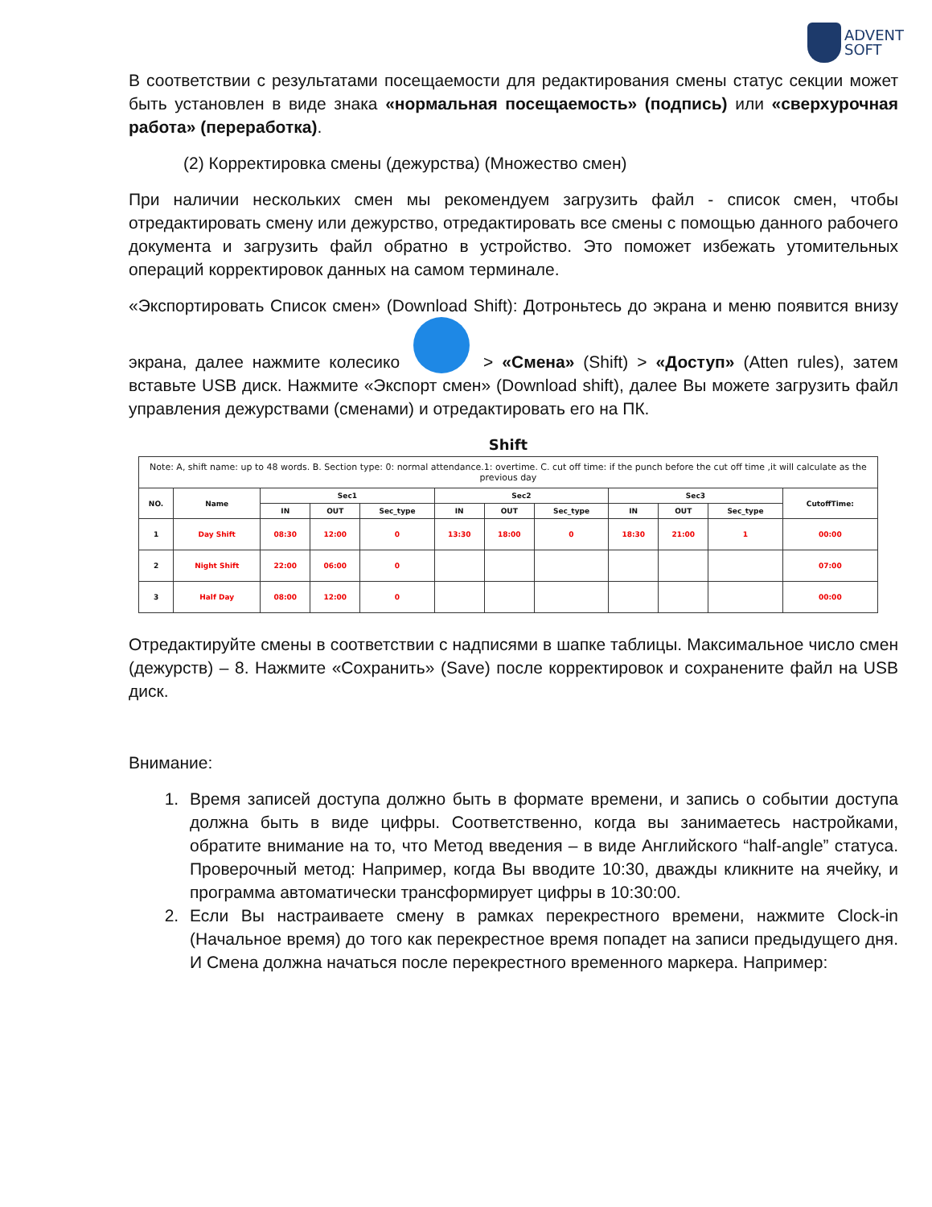ADVENT
SOFT
В соответствии с результатами посещаемости для редактирования смены статус секции может быть установлен в виде знака «нормальная посещаемость» (подпись) или «сверхурочная работа» (переработка).
(2) Корректировка смены (дежурства) (Множество смен)
При наличии нескольких смен мы рекомендуем загрузить файл - список смен, чтобы отредактировать смену или дежурство, отредактировать все смены с помощью данного рабочего документа и загрузить файл обратно в устройство. Это поможет избежать утомительных операций корректировок данных на самом терминале.
«Экспортировать Список смен» (Download Shift): Дотроньтесь до экрана и меню появится внизу экрана, далее нажмите колесико > «Смена» (Shift) > «Доступ» (Atten rules), затем вставьте USB диск. Нажмите «Экспорт смен» (Download shift), далее Вы можете загрузить файл управления дежурствами (сменами) и отредактировать его на ПК.
| Shift | | | | | | | | | | | |
| --- | --- | --- | --- | --- | --- | --- | --- | --- | --- | --- | --- |
| Note: A, shift name: up to 48 words. B. Section type: 0: normal attendance.1: overtime. C. cut off time: if the punch before the cut off time ,it will calculate as the previous day | | | | | | | | | | | |
| NO. | Name | Sec1 | | | Sec2 | | | Sec3 | | | CutoffTime: |
| | | IN | OUT | Sec_type | IN | OUT | Sec_type | IN | OUT | Sec_type | |
| 1 | Day Shift | 08:30 | 12:00 | 0 | 13:30 | 18:00 | 0 | 18:30 | 21:00 | 1 | 00:00 |
| 2 | Night Shift | 22:00 | 06:00 | 0 | | | | | | | 07:00 |
| 3 | Half Day | 08:00 | 12:00 | 0 | | | | | | | 00:00 |
Отредактируйте смены в соответствии с надписями в шапке таблицы. Максимальное число смен (дежурств) – 8. Нажмите «Сохранить» (Save) после корректировок и сохранените файл на USB диск.
Внимание:
1. Время записей доступа должно быть в формате времени, и запись о событии доступа должна быть в виде цифры. Соответственно, когда вы занимаетесь настройками, обратите внимание на то, что Метод введения – в виде Английского “half-angle” статуса. Проверочный метод: Например, когда Вы вводите 10:30, дважды кликните на ячейку, и программа автоматически трансформирует цифры в 10:30:00.
2. Если Вы настраиваете смену в рамках перекрестного времени, нажмите Clock-in (Начальное время) до того как перекрестное время попадет на записи предыдущего дня. И Смена должна начаться после перекрестного временного маркера. Например: